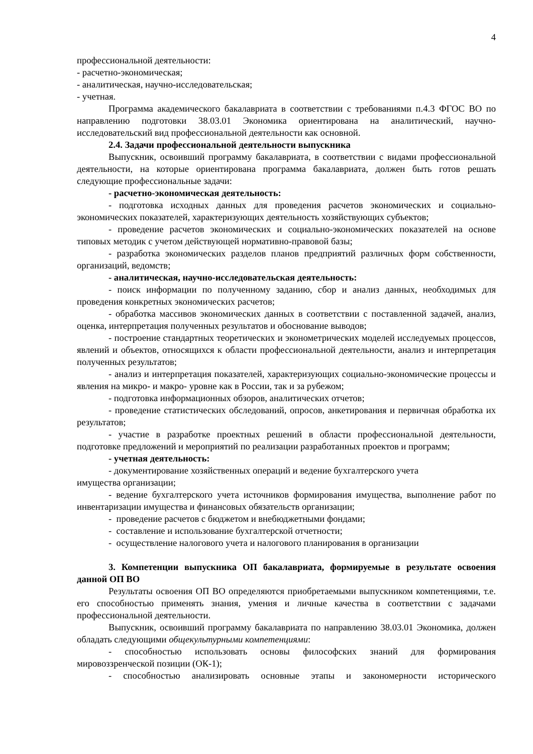4
профессиональной деятельности:
- расчетно-экономическая;
- аналитическая, научно-исследовательская;
- учетная.
Программа академического бакалавриата в соответствии с требованиями п.4.3 ФГОС ВО по направлению подготовки 38.03.01 Экономика ориентирована на аналитический, научно-исследовательский вид профессиональной деятельности как основной.
2.4. Задачи профессиональной деятельности выпускника
Выпускник, освоивший программу бакалавриата, в соответствии с видами профессиональной деятельности, на которые ориентирована программа бакалавриата, должен быть готов решать следующие профессиональные задачи:
- расчетно-экономическая деятельность:
- подготовка исходных данных для проведения расчетов экономических и социально-экономических показателей, характеризующих деятельность хозяйствующих субъектов;
- проведение расчетов экономических и социально-экономических показателей на основе типовых методик с учетом действующей нормативно-правовой базы;
- разработка экономических разделов планов предприятий различных форм собственности, организаций, ведомств;
- аналитическая, научно-исследовательская деятельность:
- поиск информации по полученному заданию, сбор и анализ данных, необходимых для проведения конкретных экономических расчетов;
- обработка массивов экономических данных в соответствии с поставленной задачей, анализ, оценка, интерпретация полученных результатов и обоснование выводов;
- построение стандартных теоретических и эконометрических моделей исследуемых процессов, явлений и объектов, относящихся к области профессиональной деятельности, анализ и интерпретация полученных результатов;
- анализ и интерпретация показателей, характеризующих социально-экономические процессы и явления на микро- и макро- уровне как в России, так и за рубежом;
- подготовка информационных обзоров, аналитических отчетов;
- проведение статистических обследований, опросов, анкетирования и первичная обработка их результатов;
- участие в разработке проектных решений в области профессиональной деятельности, подготовке предложений и мероприятий по реализации разработанных проектов и программ;
- учетная деятельность:
- документирование хозяйственных операций и ведение бухгалтерского учета
имущества организации;
- ведение бухгалтерского учета источников формирования имущества, выполнение работ по инвентаризации имущества и финансовых обязательств организации;
- проведение расчетов с бюджетом и внебюджетными фондами;
- составление и использование бухгалтерской отчетности;
- осуществление налогового учета и налогового планирования в организации
3. Компетенции выпускника ОП бакалавриата, формируемые в результате освоения данной ОП ВО
Результаты освоения ОП ВО определяются приобретаемыми выпускником компетенциями, т.е. его способностью применять знания, умения и личные качества в соответствии с задачами профессиональной деятельности.
Выпускник, освоивший программу бакалавриата по направлению 38.03.01 Экономика, должен обладать следующими общекультурными компетенциями:
- способностью использовать основы философских знаний для формирования мировоззренческой позиции (ОК-1);
- способностью анализировать основные этапы и закономерности исторического